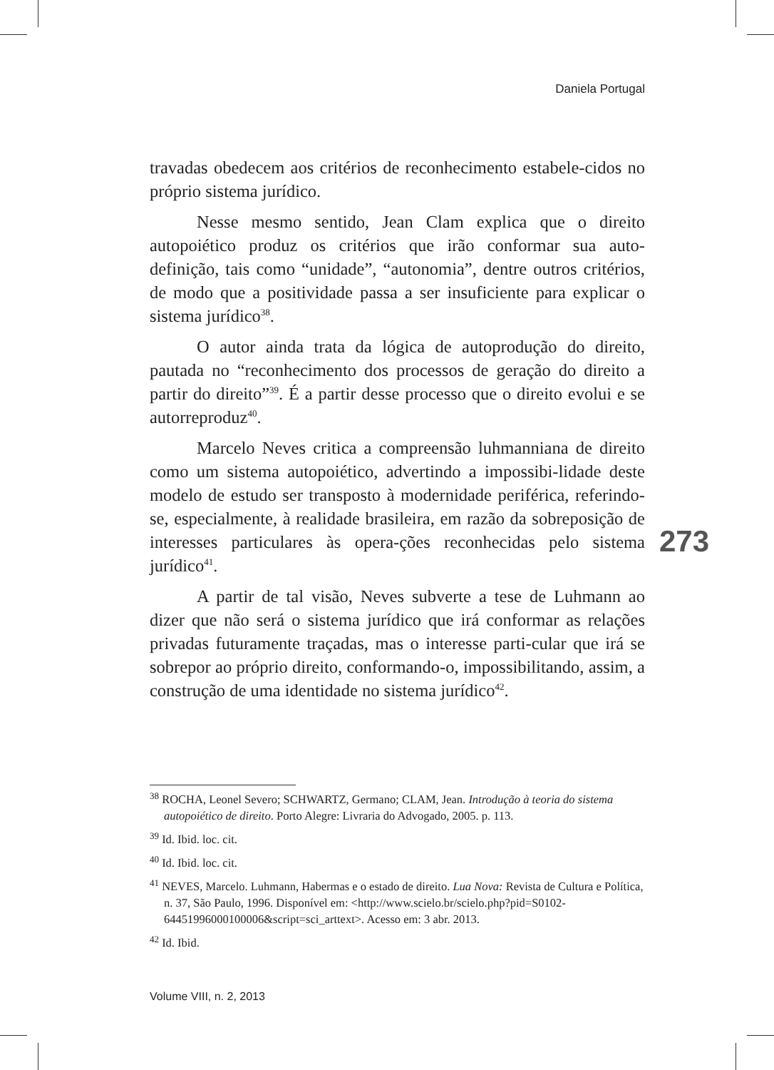Daniela Portugal
travadas obedecem aos critérios de reconhecimento estabele-cidos no próprio sistema jurídico.
Nesse mesmo sentido, Jean Clam explica que o direito autopoiético produz os critérios que irão conformar sua auto-definição, tais como “unidade”, “autonomia”, dentre outros critérios, de modo que a positividade passa a ser insuficiente para explicar o sistema jurídico<sup>38</sup>.
O autor ainda trata da lógica de autoprodução do direito, pautada no “reconhecimento dos processos de geração do direito a partir do direito”<sup>39</sup>. É a partir desse processo que o direito evolui e se autorreproduz<sup>40</sup>.
Marcelo Neves critica a compreensão luhmanniana de direito como um sistema autopoiético, advertindo a impossibi-lidade deste modelo de estudo ser transposto à modernidade periférica, referindo-se, especialmente, à realidade brasileira, em razão da sobreposição de interesses particulares às opera-ções reconhecidas pelo sistema jurídico<sup>41</sup>.
A partir de tal visão, Neves subverte a tese de Luhmann ao dizer que não será o sistema jurídico que irá conformar as relações privadas futuramente traçadas, mas o interesse parti-cular que irá se sobrepor ao próprio direito, conformando-o, impossibilitando, assim, a construção de uma identidade no sistema jurídico<sup>42</sup>.
273
<sup>38</sup> ROCHA, Leonel Severo; SCHWARTZ, Germano; CLAM, Jean. Introdução à teoria do sistema autopoiético de direito. Porto Alegre: Livraria do Advogado, 2005. p. 113.
<sup>39</sup> Id. Ibid. loc. cit.
<sup>40</sup> Id. Ibid. loc. cit.
<sup>41</sup> NEVES, Marcelo. Luhmann, Habermas e o estado de direito. Lua Nova: Revista de Cultura e Política, n. 37, São Paulo, 1996. Disponível em: <http://www.scielo.br/scielo.php?pid=S0102-64451996000100006&script=sci_arttext>. Acesso em: 3 abr. 2013.
<sup>42</sup> Id. Ibid.
Volume VIII, n. 2, 2013